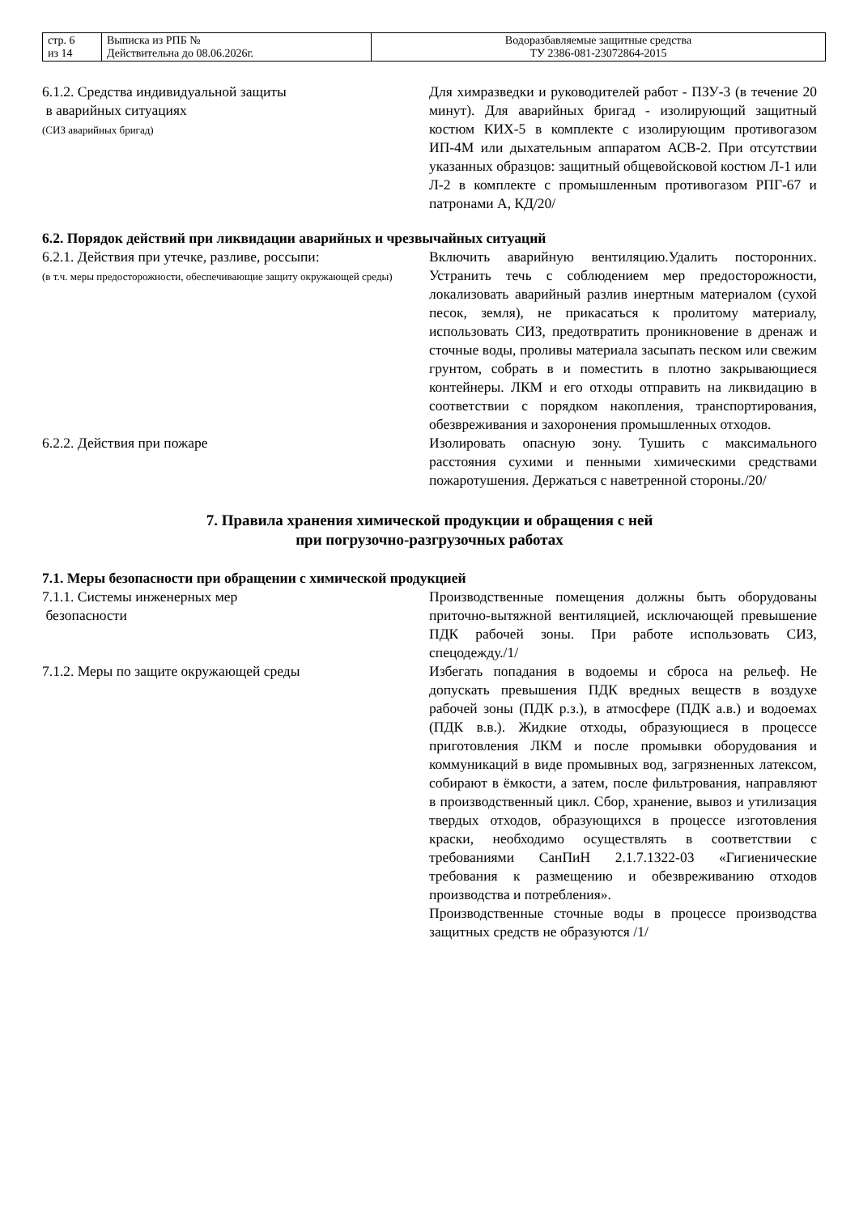| стр. 6 из 14 | Выписка из РПБ № Действительна до 08.06.2026г. | Водоразбавляемые защитные средства ТУ 2386-081-23072864-2015 |
6.1.2. Средства индивидуальной защиты
в аварийных ситуациях
(СИЗ аварийных бригад)
Для химразведки и руководителей работ - ПЗУ-3 (в течение 20 минут). Для аварийных бригад - изолирующий защитный костюм КИХ-5 в комплекте с изолирующим противогазом ИП-4М или дыхательным аппаратом АСВ-2. При отсутствии указанных образцов: защитный общевойсковой костюм Л-1 или Л-2 в комплекте с промышленным противогазом РПГ-67 и патронами А, КД/20/
6.2. Порядок действий при ликвидации аварийных и чрезвычайных ситуаций
6.2.1. Действия при утечке, разливе, россыпи:
(в т.ч. меры предосторожности, обеспечивающие защиту окружающей среды)
Включить аварийную вентиляцию.Удалить посторонних. Устранить течь с соблюдением мер предосторожности, локализовать аварийный разлив инертным материалом (сухой песок, земля), не прикасаться к пролитому материалу, использовать СИЗ, предотвратить проникновение в дренаж и сточные воды, проливы материала засыпать песком или свежим грунтом, собрать в и поместить в плотно закрывающиеся контейнеры. ЛКМ и его отходы отправить на ликвидацию в соответствии с порядком накопления, транспортирования, обезвреживания и захоронения промышленных отходов.
6.2.2. Действия при пожаре Изолировать опасную зону. Тушить с максимального расстояния сухими и пенными химическими средствами пожаротушения. Держаться с наветренной стороны./20/
7. Правила хранения химической продукции и обращения с ней
при погрузочно-разгрузочных работах
7.1. Меры безопасности при обращении с химической продукцией
7.1.1. Системы инженерных мер
безопасности
Производственные помещения должны быть оборудованы приточно-вытяжной вентиляцией, исключающей превышение ПДК рабочей зоны. При работе использовать СИЗ, спецодежду./1/
7.1.2. Меры по защите окружающей среды Избегать попадания в водоемы и сброса на рельеф. Не допускать превышения ПДК вредных веществ в воздухе рабочей зоны (ПДК р.з.), в атмосфере (ПДК а.в.) и водоемах (ПДК в.в.). Жидкие отходы, образующиеся в процессе приготовления ЛКМ и после промывки оборудования и коммуникаций в виде промывных вод, загрязненных латексом, собирают в ёмкости, а затем, после фильтрования, направляют в производственный цикл. Сбор, хранение, вывоз и утилизация твердых отходов, образующихся в процессе изготовления краски, необходимо осуществлять в соответствии с требованиями СанПиН 2.1.7.1322-03 «Гигиенические требования к размещению и обезвреживанию отходов производства и потребления».
Производственные сточные воды в процессе производства защитных средств не образуются /1/